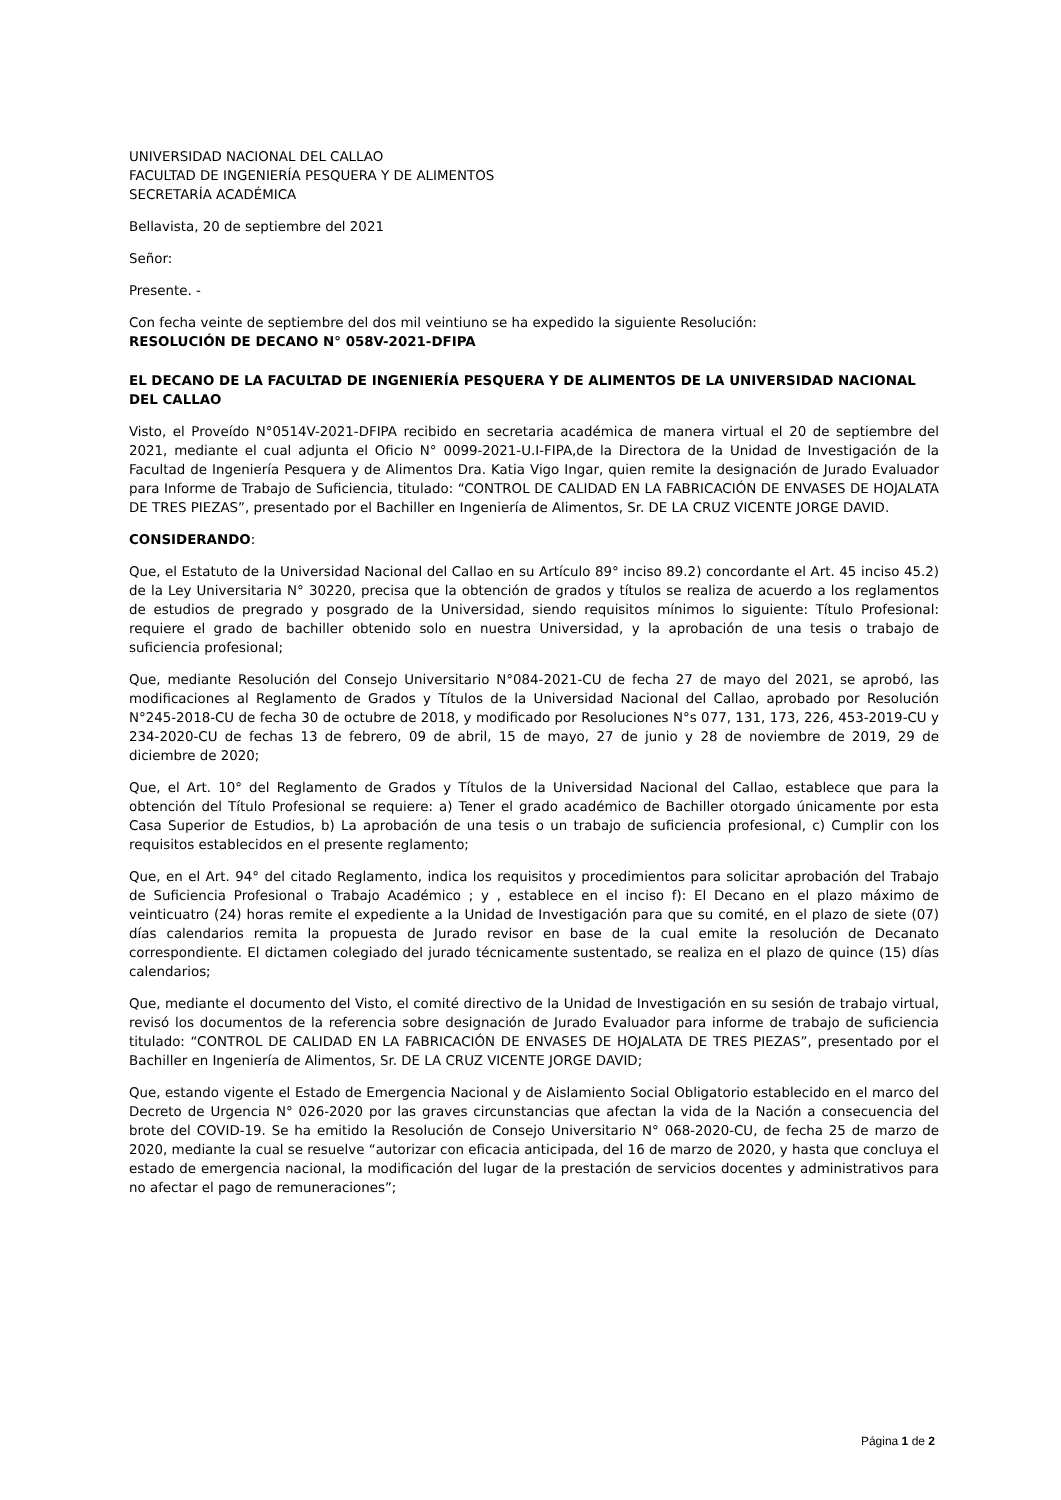UNIVERSIDAD NACIONAL DEL CALLAO
FACULTAD DE INGENIERÍA PESQUERA Y DE ALIMENTOS
SECRETARÍA ACADÉMICA
Bellavista, 20 de septiembre del 2021
Señor:
Presente. -
Con fecha veinte de septiembre del dos mil veintiuno se ha expedido la siguiente Resolución:
RESOLUCIÓN DE DECANO N° 058V-2021-DFIPA
EL DECANO DE LA FACULTAD DE INGENIERÍA PESQUERA Y DE ALIMENTOS DE LA UNIVERSIDAD NACIONAL DEL CALLAO
Visto, el Proveído N°0514V-2021-DFIPA recibido en secretaria académica de manera virtual el 20 de septiembre del 2021, mediante el cual adjunta el Oficio N° 0099-2021-U.I-FIPA,de la Directora de la Unidad de Investigación de la Facultad de Ingeniería Pesquera y de Alimentos Dra. Katia Vigo Ingar, quien remite la designación de Jurado Evaluador para Informe de Trabajo de Suficiencia, titulado: “CONTROL DE CALIDAD EN LA FABRICACIÓN DE ENVASES DE HOJALATA DE TRES PIEZAS”, presentado por el Bachiller en Ingeniería de Alimentos, Sr. DE LA CRUZ VICENTE JORGE DAVID.
CONSIDERANDO:
Que, el Estatuto de la Universidad Nacional del Callao en su Artículo 89° inciso 89.2) concordante el Art. 45 inciso 45.2) de la Ley Universitaria N° 30220, precisa que la obtención de grados y títulos se realiza de acuerdo a los reglamentos de estudios de pregrado y posgrado de la Universidad, siendo requisitos mínimos lo siguiente: Título Profesional: requiere el grado de bachiller obtenido solo en nuestra Universidad, y la aprobación de una tesis o trabajo de suficiencia profesional;
Que, mediante Resolución del Consejo Universitario N°084-2021-CU de fecha 27 de mayo del 2021, se aprobó, las modificaciones al Reglamento de Grados y Títulos de la Universidad Nacional del Callao, aprobado por Resolución N°245-2018-CU de fecha 30 de octubre de 2018, y modificado por Resoluciones N°s 077, 131, 173, 226, 453-2019-CU y 234-2020-CU de fechas 13 de febrero, 09 de abril, 15 de mayo, 27 de junio y 28 de noviembre de 2019, 29 de diciembre de 2020;
Que, el Art. 10° del Reglamento de Grados y Títulos de la Universidad Nacional del Callao, establece que para la obtención del Título Profesional se requiere: a) Tener el grado académico de Bachiller otorgado únicamente por esta Casa Superior de Estudios, b) La aprobación de una tesis o un trabajo de suficiencia profesional, c) Cumplir con los requisitos establecidos en el presente reglamento;
Que, en el Art. 94° del citado Reglamento, indica los requisitos y procedimientos para solicitar aprobación del Trabajo de Suficiencia Profesional o Trabajo Académico ; y , establece en el inciso f): El Decano en el plazo máximo de veinticuatro (24) horas remite el expediente a la Unidad de Investigación para que su comité, en el plazo de siete (07) días calendarios remita la propuesta de Jurado revisor en base de la cual emite la resolución de Decanato correspondiente. El dictamen colegiado del jurado técnicamente sustentado, se realiza en el plazo de quince (15) días calendarios;
Que, mediante el documento del Visto, el comité directivo de la Unidad de Investigación en su sesión de trabajo virtual, revisó los documentos de la referencia sobre designación de Jurado Evaluador para informe de trabajo de suficiencia titulado: “CONTROL DE CALIDAD EN LA FABRICACIÓN DE ENVASES DE HOJALATA DE TRES PIEZAS”, presentado por el Bachiller en Ingeniería de Alimentos, Sr. DE LA CRUZ VICENTE JORGE DAVID;
Que, estando vigente el Estado de Emergencia Nacional y de Aislamiento Social Obligatorio establecido en el marco del Decreto de Urgencia N° 026-2020 por las graves circunstancias que afectan la vida de la Nación a consecuencia del brote del COVID-19. Se ha emitido la Resolución de Consejo Universitario N° 068-2020-CU, de fecha 25 de marzo de 2020, mediante la cual se resuelve “autorizar con eficacia anticipada, del 16 de marzo de 2020, y hasta que concluya el estado de emergencia nacional, la modificación del lugar de la prestación de servicios docentes y administrativos para no afectar el pago de remuneraciones”;
Página 1 de 2